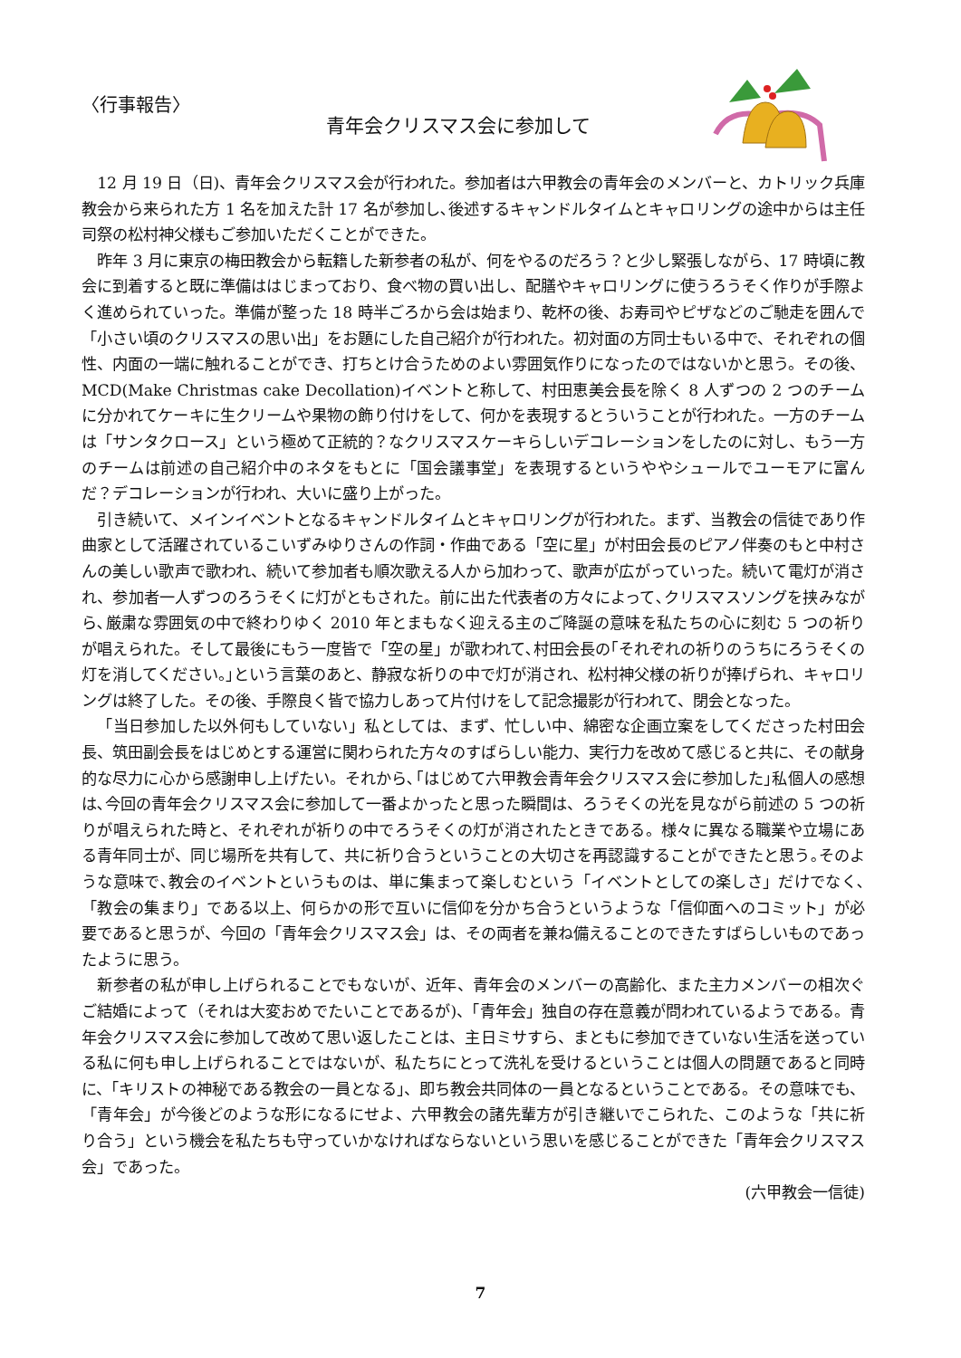〈行事報告〉
青年会クリスマス会に参加して
12 月 19 日（日)、青年会クリスマス会が行われた。参加者は六甲教会の青年会のメンバーと、カトリック兵庫教会から来られた方 1 名を加えた計 17 名が参加し､後述するキャンドルタイムとキャロリングの途中からは主任司祭の松村神父様もご参加いただくことができた。
昨年 3 月に東京の梅田教会から転籍した新参者の私が、何をやるのだろう？と少し緊張しながら、17 時頃に教会に到着すると既に準備ははじまっており、食べ物の買い出し、配膳やキャロリングに使うろうそく作りが手際よく進められていった。準備が整った 18 時半ごろから会は始まり、乾杯の後、お寿司やピザなどのご馳走を囲んで「小さい頃のクリスマスの思い出」をお題にした自己紹介が行われた。初対面の方同士もいる中で、それぞれの個性、内面の一端に触れることができ、打ちとけ合うためのよい雰囲気作りになったのではないかと思う。その後、MCD(Make Christmas cake Decollation)イベントと称して、村田恵美会長を除く 8 人ずつの 2 つのチームに分かれてケーキに生クリームや果物の飾り付けをして、何かを表現するとういうことが行われた。一方のチームは「サンタクロース」という極めて正統的？なクリスマスケーキらしいデコレーションをしたのに対し、もう一方のチームは前述の自己紹介中のネタをもとに「国会議事堂」を表現するというややシュールでユーモアに富んだ？デコレーションが行われ、大いに盛り上がった。
引き続いて、メインイベントとなるキャンドルタイムとキャロリングが行われた。まず、当教会の信徒であり作曲家として活躍されているこいずみゆりさんの作詞・作曲である「空に星」が村田会長のピアノ伴奏のもと中村さんの美しい歌声で歌われ、続いて参加者も順次歌える人から加わって、歌声が広がっていった。続いて電灯が消され、参加者一人ずつのろうそくに灯がともされた。前に出た代表者の方々によって､クリスマスソングを挟みながら､厳粛な雰囲気の中で終わりゆく 2010 年とまもなく迎える主のご降誕の意味を私たちの心に刻む 5 つの祈りが唱えられた。そして最後にもう一度皆で「空の星」が歌われて､村田会長の｢それぞれの祈りのうちにろうそくの灯を消してください。｣という言葉のあと、静寂な祈りの中で灯が消され、松村神父様の祈りが捧げられ、キャロリングは終了した。その後、手際良く皆で協力しあって片付けをして記念撮影が行われて、閉会となった。
「当日参加した以外何もしていない」私としては、まず、忙しい中、綿密な企画立案をしてくださった村田会長、筑田副会長をはじめとする運営に関わられた方々のすばらしい能力、実行力を改めて感じると共に、その献身的な尽力に心から感謝申し上げたい。それから､｢はじめて六甲教会青年会クリスマス会に参加した｣私個人の感想は､今回の青年会クリスマス会に参加して一番よかったと思った瞬間は、ろうそくの光を見ながら前述の 5 つの祈りが唱えられた時と、それぞれが祈りの中でろうそくの灯が消されたときである。様々に異なる職業や立場にある青年同士が、同じ場所を共有して、共に祈り合うということの大切さを再認識することができたと思う｡そのような意味で､教会のイベントというものは、単に集まって楽しむという「イベントとしての楽しさ」だけでなく､「教会の集まり」である以上、何らかの形で互いに信仰を分かち合うというような「信仰面へのコミット」が必要であると思うが、今回の「青年会クリスマス会」は、その両者を兼ね備えることのできたすばらしいものであったように思う。
新参者の私が申し上げられることでもないが、近年、青年会のメンバーの高齢化、また主力メンバーの相次ぐご結婚によって（それは大変おめでたいことであるが)、「青年会」独自の存在意義が問われているようである。青年会クリスマス会に参加して改めて思い返したことは、主日ミサすら、まともに参加できていない生活を送っている私に何も申し上げられることではないが、私たちにとって洗礼を受けるということは個人の問題であると同時に、「キリストの神秘である教会の一員となる」、即ち教会共同体の一員となるということである。その意味でも、「青年会」が今後どのような形になるにせよ、六甲教会の諸先輩方が引き継いでこられた、このような「共に祈り合う」という機会を私たちも守っていかなければならないという思いを感じることができた「青年会クリスマス会」であった。
(六甲教会一信徒)
7